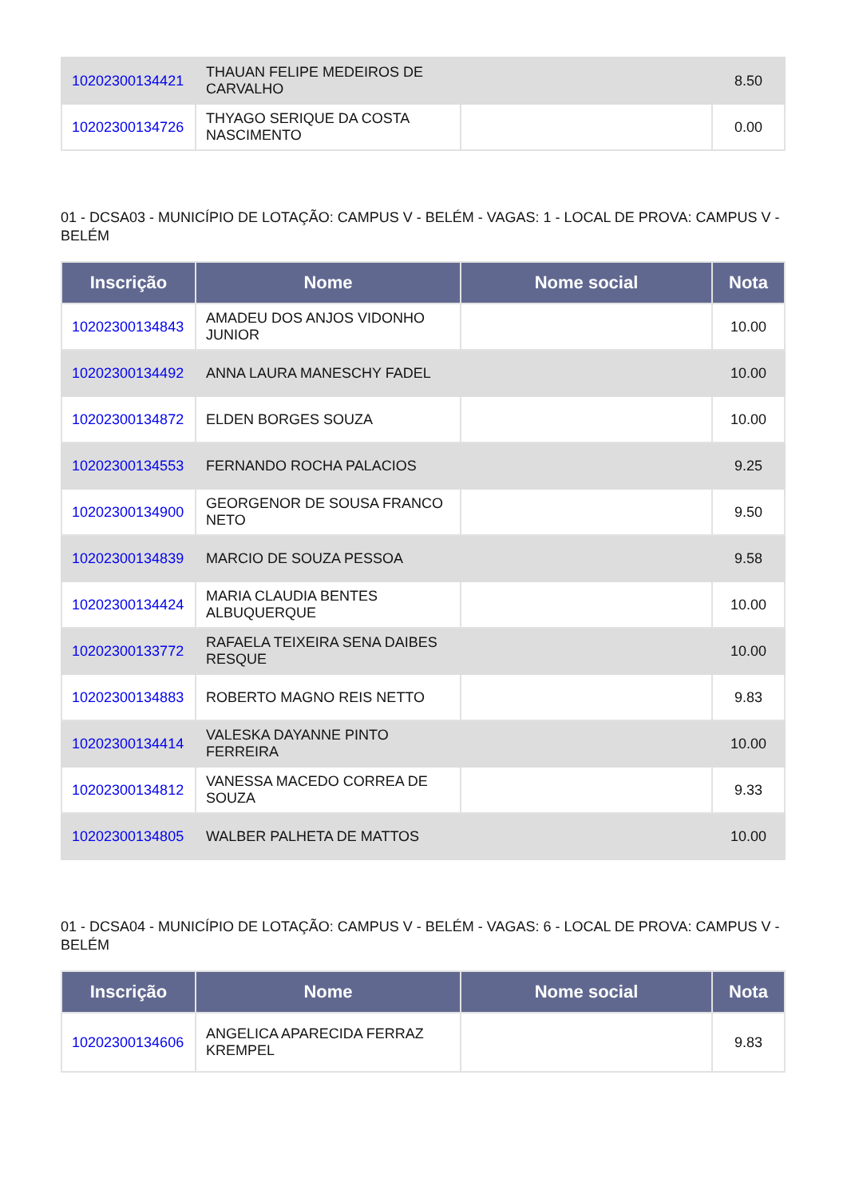| 10202300134421 | THAUAN FELIPE MEDEIROS DE CARVALHO | | 8.50 |
| 10202300134726 | THYAGO SERIQUE DA COSTA NASCIMENTO | | 0.00 |
01 - DCSA03 - MUNICÍPIO DE LOTAÇÃO: CAMPUS V - BELÉM - VAGAS: 1 - LOCAL DE PROVA: CAMPUS V - BELÉM
| Inscrição | Nome | Nome social | Nota |
| --- | --- | --- | --- |
| 10202300134843 | AMADEU DOS ANJOS VIDONHO JUNIOR | | 10.00 |
| 10202300134492 | ANNA LAURA MANESCHY FADEL | | 10.00 |
| 10202300134872 | ELDEN BORGES SOUZA | | 10.00 |
| 10202300134553 | FERNANDO ROCHA PALACIOS | | 9.25 |
| 10202300134900 | GEORGENOR DE SOUSA FRANCO NETO | | 9.50 |
| 10202300134839 | MARCIO DE SOUZA PESSOA | | 9.58 |
| 10202300134424 | MARIA CLAUDIA BENTES ALBUQUERQUE | | 10.00 |
| 10202300133772 | RAFAELA TEIXEIRA SENA DAIBES RESQUE | | 10.00 |
| 10202300134883 | ROBERTO MAGNO REIS NETTO | | 9.83 |
| 10202300134414 | VALESKA DAYANNE PINTO FERREIRA | | 10.00 |
| 10202300134812 | VANESSA MACEDO CORREA DE SOUZA | | 9.33 |
| 10202300134805 | WALBER PALHETA DE MATTOS | | 10.00 |
01 - DCSA04 - MUNICÍPIO DE LOTAÇÃO: CAMPUS V - BELÉM - VAGAS: 6 - LOCAL DE PROVA: CAMPUS V - BELÉM
| Inscrição | Nome | Nome social | Nota |
| --- | --- | --- | --- |
| 10202300134606 | ANGELICA APARECIDA FERRAZ KREMPEL | | 9.83 |